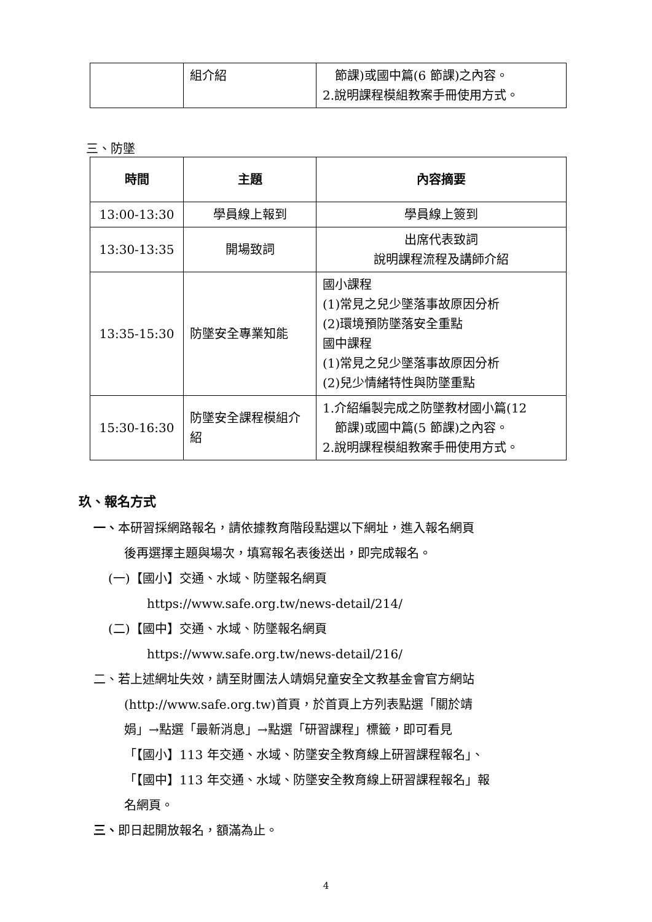| | 組介紹 | 節課)或國中篇(6 節課)之內容。 2.說明課程模組教案手冊使用方式。 |
三、防墜
| 時間 | 主題 | 內容摘要 |
| --- | --- | --- |
| 13:00-13:30 | 學員線上報到 | 學員線上簽到 |
| 13:30-13:35 | 開場致詞 | 出席代表致詞 說明課程流程及講師介紹 |
| 13:35-15:30 | 防墜安全專業知能 | 國小課程 (1)常見之兒少墜落事故原因分析 (2)環境預防墜落安全重點 國中課程 (1)常見之兒少墜落事故原因分析 (2)兒少情緒特性與防墜重點 |
| 15:30-16:30 | 防墜安全課程模組介紹 | 1.介紹編製完成之防墜教材國小篇(12 節課)或國中篇(5 節課)之內容。 2.說明課程模組教案手冊使用方式。 |
玖、報名方式
一、本研習採網路報名，請依據教育階段點選以下網址，進入報名網頁
後再選擇主題與場次，填寫報名表後送出，即完成報名。
(一)【國小】交通、水域、防墜報名網頁
https://www.safe.org.tw/news-detail/214/
(二)【國中】交通、水域、防墜報名網頁
https://www.safe.org.tw/news-detail/216/
二、若上述網址失效，請至財團法人靖娟兒童安全文教基金會官方網站
(http://www.safe.org.tw)首頁，於首頁上方列表點選「關於靖
娟」→點選「最新消息」→點選「研習課程」標籤，即可看見
「【國小】113 年交通、水域、防墜安全教育線上研習課程報名」、
「【國中】113 年交通、水域、防墜安全教育線上研習課程報名」報
名網頁。
三、即日起開放報名，額滿為止。
4